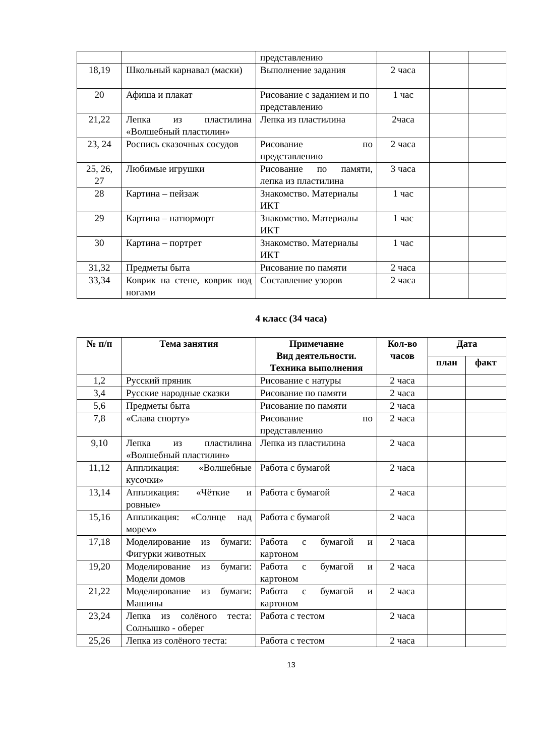| | | представлению | | | |
| 18,19 | Школьный карнавал (маски) | Выполнение задания | 2 часа | | |
| 20 | Афиша и плакат | Рисование с заданием и по представлению | 1 час | | |
| 21,22 | Лепка из пластилина «Волшебный пластилин» | Лепка из пластилина | 2часа | | |
| 23, 24 | Роспись сказочных сосудов | Рисование по представлению | 2 часа | | |
| 25, 26, 27 | Любимые игрушки | Рисование по памяти, лепка из пластилина | 3 часа | | |
| 28 | Картина – пейзаж | Знакомство. Материалы ИКТ | 1 час | | |
| 29 | Картина – натюрморт | Знакомство. Материалы ИКТ | 1 час | | |
| 30 | Картина – портрет | Знакомство. Материалы ИКТ | 1 час | | |
| 31,32 | Предметы быта | Рисование по памяти | 2 часа | | |
| 33,34 | Коврик на стене, коврик под ногами | Составление узоров | 2 часа | | |
4 класс (34 часа)
| № п/п | Тема занятия | Примечание Вид деятельности. Техника выполнения | Кол-во часов | Дата | |
| --- | --- | --- | --- | --- | --- |
| | | | | план | факт |
| 1,2 | Русский пряник | Рисование с натуры | 2 часа | | |
| 3,4 | Русские народные сказки | Рисование по памяти | 2 часа | | |
| 5,6 | Предметы быта | Рисование по памяти | 2 часа | | |
| 7,8 | «Слава спорту» | Рисование по представлению | 2 часа | | |
| 9,10 | Лепка из пластилина «Волшебный пластилин» | Лепка из пластилина | 2 часа | | |
| 11,12 | Аппликация: «Волшебные кусочки» | Работа с бумагой | 2 часа | | |
| 13,14 | Аппликация: «Чёткие и ровные» | Работа с бумагой | 2 часа | | |
| 15,16 | Аппликация: «Солнце над морем» | Работа с бумагой | 2 часа | | |
| 17,18 | Моделирование из бумаги: Фигурки животных | Работа с бумагой и картоном | 2 часа | | |
| 19,20 | Моделирование из бумаги: Модели домов | Работа с бумагой и картоном | 2 часа | | |
| 21,22 | Моделирование из бумаги: Машины | Работа с бумагой и картоном | 2 часа | | |
| 23,24 | Лепка из солёного теста: Солнышко - оберег | Работа с тестом | 2 часа | | |
| 25,26 | Лепка из солёного теста: | Работа с тестом | 2 часа | | |
13